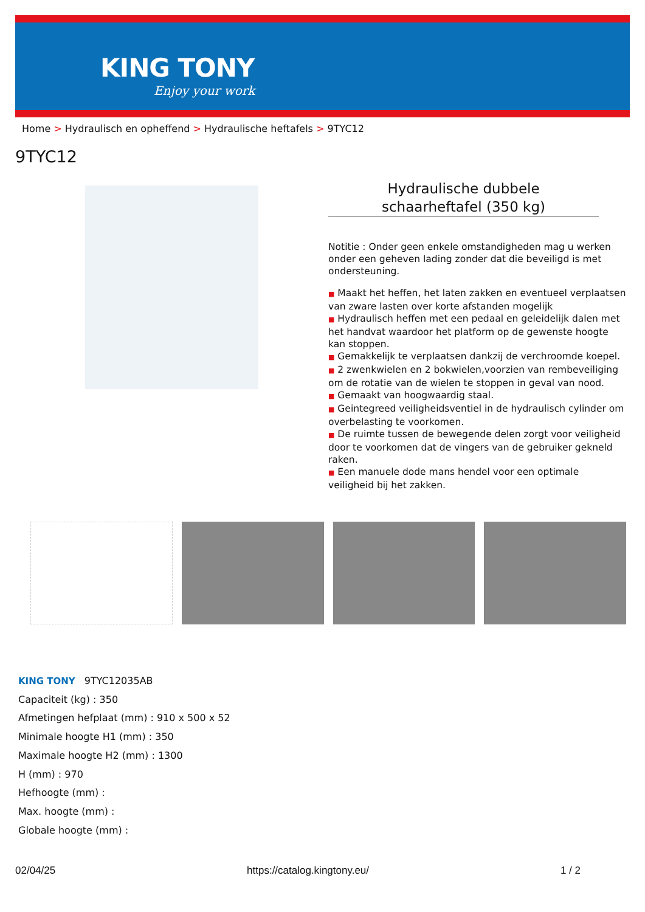KING TONY
Enjoy your work
Home > Hydraulisch en opheffend > Hydraulische heftafels > 9TYC12
9TYC12
Hydraulische dubbele
schaarheftafel (350 kg)
Notitie : Onder geen enkele omstandigheden mag u werken onder een geheven lading zonder dat die beveiligd is met ondersteuning.
■ Maakt het heffen, het laten zakken en eventueel verplaatsen van zware lasten over korte afstanden mogelijk
■ Hydraulisch heffen met een pedaal en geleidelijk dalen met het handvat waardoor het platform op de gewenste hoogte kan stoppen.
■ Gemakkelijk te verplaatsen dankzij de verchroomde koepel.
■ 2 zwenkwielen en 2 bokwielen,voorzien van rembeveiliging om de rotatie van de wielen te stoppen in geval van nood.
■ Gemaakt van hoogwaardig staal.
■ Geintegreed veiligheidsventiel in de hydraulisch cylinder om overbelasting te voorkomen.
■ De ruimte tussen de bewegende delen zorgt voor veiligheid door te voorkomen dat de vingers van de gebruiker gekneld raken.
■ Een manuele dode mans hendel voor een optimale veiligheid bij het zakken.
KING TONY 9TYC12035AB
Capaciteit (kg) : 350
Afmetingen hefplaat (mm) : 910 x 500 x 52
Minimale hoogte H1 (mm) : 350
Maximale hoogte H2 (mm) : 1300
H (mm) : 970
Hefhoogte (mm) :
Max. hoogte (mm) :
Globale hoogte (mm) :
02/04/25 https://catalog.kingtony.eu/ 1 / 2